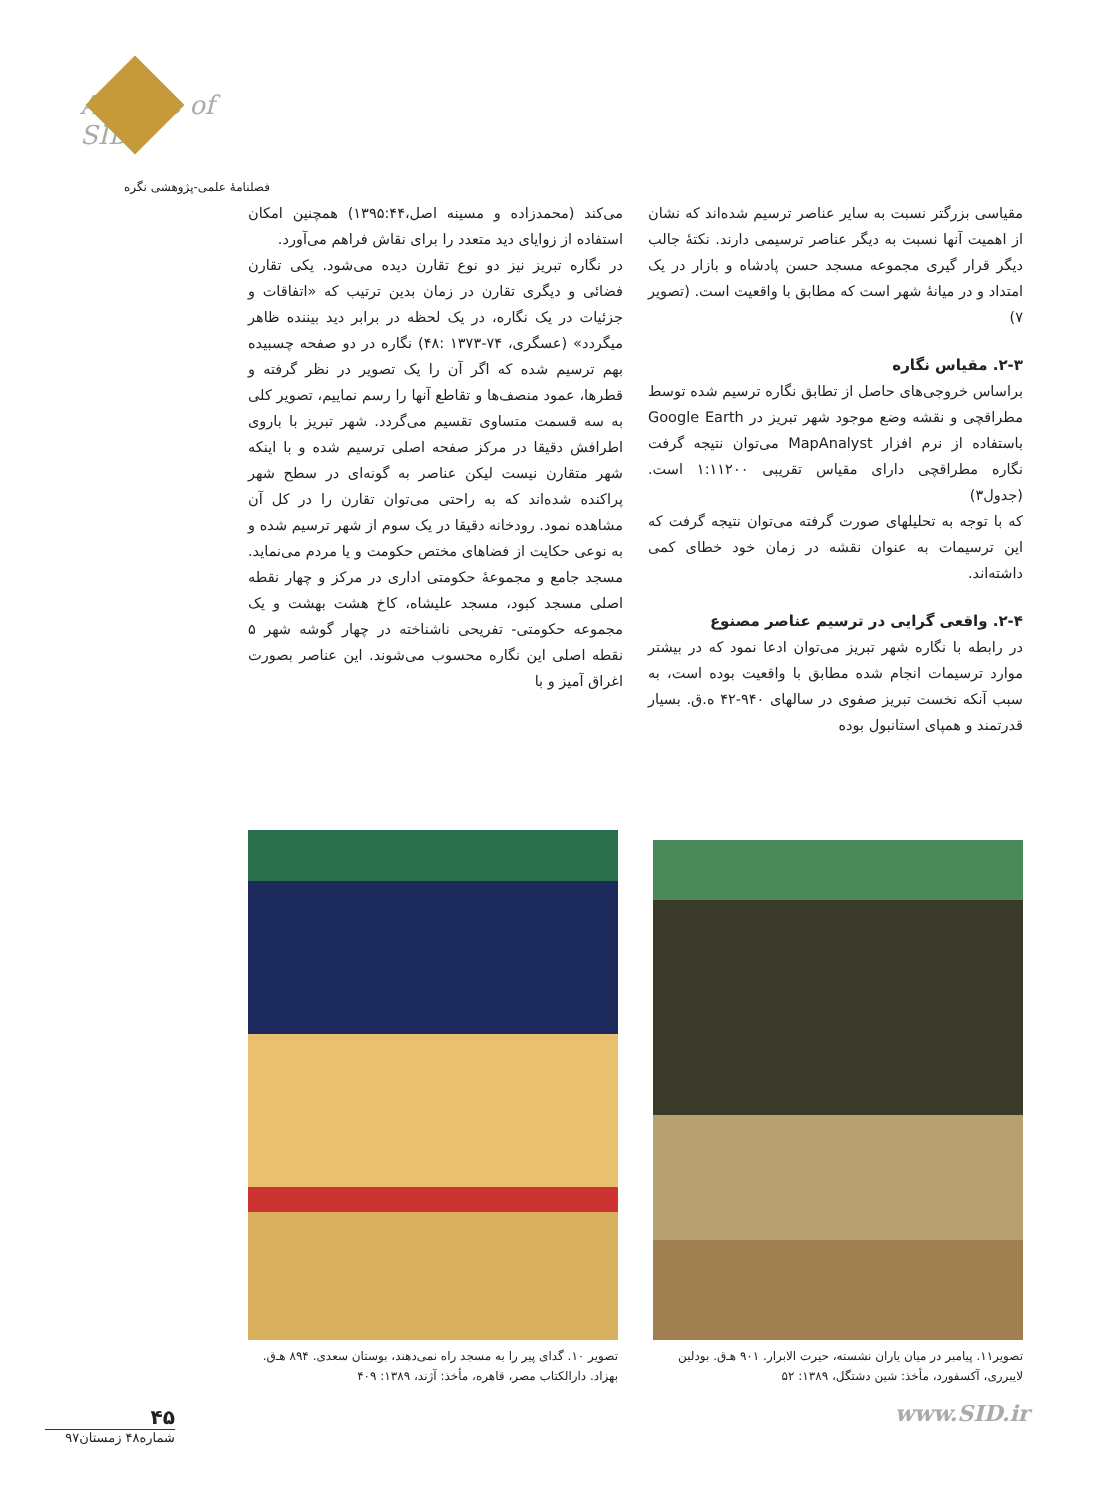Archive of SID
فصلنامهٔ علمی-پژوهشی نگره
می‌کند (محمدزاده و مسینه اصل،۱۳۹۵:۴۴) همچنین امکان استفاده از زوایای دید متعدد را برای نقاش فراهم می‌آورد.
در نگاره تبریز نیز دو نوع تقارن دیده می‌شود. یکی تقارن فضائی و دیگری تقارن در زمان بدین ترتیب که «اتفاقات و جزئیات در یک نگاره، در یک لحظه در برابر دید بیننده ظاهر میگردد» (عسگری، ۷۴-۱۳۷۳ :۴۸) نگاره در دو صفحه چسبیده بهم ترسیم شده که اگر آن را یک تصویر در نظر گرفته و قطرها، عمود منصف‌ها و تقاطع آنها را رسم نماییم، تصویر کلی به سه قسمت متساوی تقسیم می‌گردد. شهر تبریز با باروی اطرافش دقیقا در مرکز صفحه اصلی ترسیم شده و با اینکه شهر متقارن نیست لیکن عناصر به گونه‌ای در سطح شهر پراکنده شده‌اند که به راحتی می‌توان تقارن را در کل آن مشاهده نمود. رودخانه دقیقا در یک سوم از شهر ترسیم شده و به نوعی حکایت از فضاهای مختص حکومت و یا مردم می‌نماید. مسجد جامع و مجموعهٔ حکومتی اداری در مرکز و چهار نقطه اصلی مسجد کبود، مسجد علیشاه، کاخ هشت بهشت و یک مجموعه حکومتی- تفریحی ناشناخته در چهار گوشه شهر ۵ نقطه اصلی این نگاره محسوب می‌شوند. این عناصر بصورت اغراق آمیز و با
مقیاسی بزرگتر نسبت به سایر عناصر ترسیم شده‌اند که نشان از اهمیت آنها نسبت به دیگر عناصر ترسیمی دارند. نکتهٔ جالب دیگر قرار گیری مجموعه مسجد حسن پادشاه و بازار در یک امتداد و در میانهٔ شهر است که مطابق با واقعیت است. (تصویر ۷)
۲-۳. مقیاس نگاره
براساس خروجی‌های حاصل از تطابق نگاره ترسیم شده توسط مطراقچی و نقشه وضع موجود شهر تبریز در Google Earth باستفاده از نرم افزار MapAnalyst می‌توان نتیجه گرفت نگاره مطراقچی دارای مقیاس تقریبی ۱:۱۱۲۰۰ است. (جدول۳)
که با توجه به تحلیلهای صورت گرفته می‌توان نتیجه گرفت که این ترسیمات به عنوان نقشه در زمان خود خطای کمی داشته‌اند.
۲-۴. واقعی گرایی در ترسیم عناصر مصنوع
در رابطه با نگاره شهر تبریز می‌توان ادعا نمود که در بیشتر موارد ترسیمات انجام شده مطابق با واقعیت بوده است، به سبب آنکه نخست تبریز صفوی در سالهای ۹۴۰-۴۲ ه.ق. بسیار قدرتمند و همپای استانبول بوده
تصویر ۱۰. گدای پیر را به مسجد راه نمی‌دهند، بوستان سعدی. ۸۹۴ هـ‌ق. بهزاد. دارالکتاب مصر، قاهره، مأخذ: آژند، ۱۳۸۹: ۴۰۹
تصویر۱۱. پیامبر در میان یاران نشسته، حیرت الابرار. ۹۰۱ هـ‌ق. بودلین لایبرری، آکسفورد، مأخذ: شین دشتگل، ۱۳۸۹: ۵۲
۴۵
شماره۴۸ زمستان۹۷
www.SID.ir